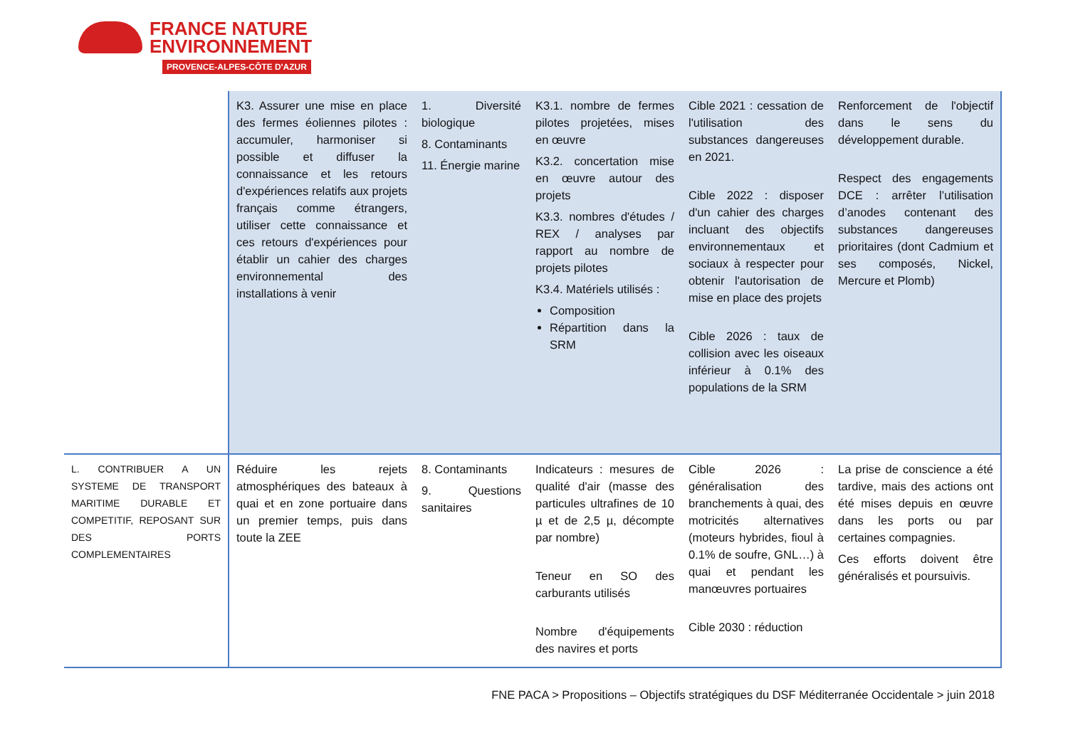FRANCE NATURE
ENVIRONNEMENT
PROVENCE-ALPES-CÔTE D'AZUR
| | K3. Assurer une mise en place des fermes éoliennes pilotes : accumuler, harmoniser si possible et diffuser la connaissance et les retours d'expériences relatifs aux projets français comme étrangers, utiliser cette connaissance et ces retours d'expériences pour établir un cahier des charges environnemental des installations à venir | 1. Diversité biologique 8. Contaminants 11. Énergie marine | K3.1. nombre de fermes pilotes projetées, mises en œuvre K3.2. concertation mise en œuvre autour des projets K3.3. nombres d'études / REX / analyses par rapport au nombre de projets pilotes K3.4. Matériels utilisés : Composition Répartition dans la SRM | Cible 2021 : cessation de l'utilisation des substances dangereuses en 2021. Cible 2022 : disposer d'un cahier des charges incluant des objectifs environnementaux et sociaux à respecter pour obtenir l'autorisation de mise en place des projets Cible 2026 : taux de collision avec les oiseaux inférieur à 0.1% des populations de la SRM | Renforcement de l'objectif dans le sens du développement durable. Respect des engagements DCE : arrêter l’utilisation d’anodes contenant des substances dangereuses prioritaires (dont Cadmium et ses composés, Nickel, Mercure et Plomb) |
| L. CONTRIBUER A UN SYSTEME DE TRANSPORT MARITIME DURABLE ET COMPETITIF, REPOSANT SUR DES PORTS COMPLEMENTAIRES | Réduire les rejets atmosphériques des bateaux à quai et en zone portuaire dans un premier temps, puis dans toute la ZEE | 8. Contaminants 9. Questions sanitaires | Indicateurs : mesures de qualité d'air (masse des particules ultrafines de 10 µ et de 2,5 µ, décompte par nombre) Teneur en SO des carburants utilisés Nombre d'équipements des navires et ports | Cible 2026 : généralisation des branchements à quai, des motricités alternatives (moteurs hybrides, fioul à 0.1% de soufre, GNL…) à quai et pendant les manœuvres portuaires Cible 2030 : réduction | La prise de conscience a été tardive, mais des actions ont été mises depuis en œuvre dans les ports ou par certaines compagnies. Ces efforts doivent être généralisés et poursuivis. |
FNE PACA > Propositions – Objectifs stratégiques du DSF Méditerranée Occidentale > juin 2018